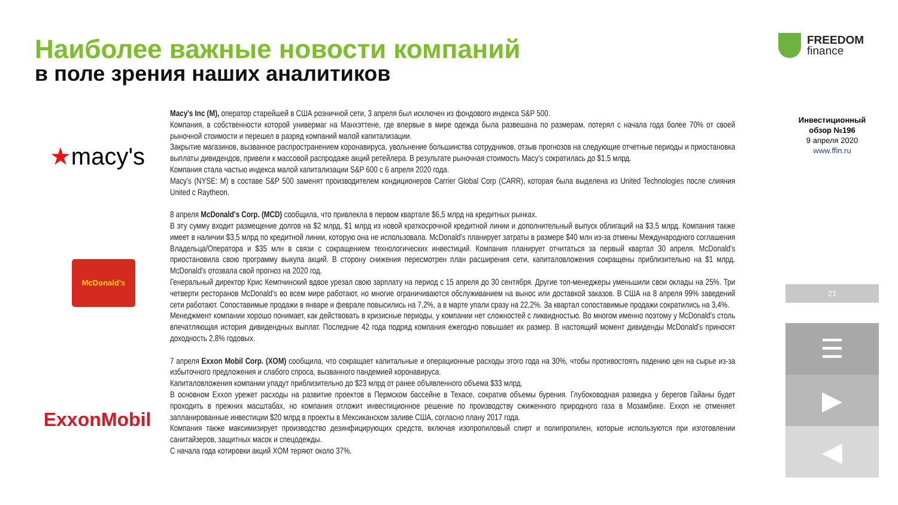Наиболее важные новости компаний
в поле зрения наших аналитиков
FREEDOM
finance
★macy's
McDonald's
ExxonMobil
Macy's Inc (M), оператор старейшей в США розничной сети, 3 апреля был исключен из фондового индекса S&P 500.
Компания, в собственности которой универмаг на Манхэттене, где впервые в мире одежда была развешана по размерам, потерял с начала года более 70% от своей рыночной стоимости и перешел в разряд компаний малой капитализации.
Закрытие магазинов, вызванное распространением коронавируса, увольнение большинства сотрудников, отзыв прогнозов на следующие отчетные периоды и приостановка выплаты дивидендов, привели к массовой распродаже акций ретейлера. В результате рыночная стоимость Macy’s сократилась до $1,5 млрд.
Компания стала частью индекса малой капитализации S&P 600 с 6 апреля 2020 года.
Macy's (NYSE: M) в составе S&P 500 заменят производителем кондиционеров Carrier Global Corp (CARR), которая была выделена из United Technologies после слияния United с Raytheon.
8 апреля McDonald's Corp. (MCD) сообщила, что привлекла в первом квартале $6,5 млрд на кредитных рынках.
В эту сумму входит размещение долгов на $2 млрд, $1 млрд из новой краткосрочной кредитной линии и дополнительный выпуск облигаций на $3,5 млрд. Компания также имеет в наличии $3,5 млрд по кредитной линии, которую она не использовала. McDonald's планирует затраты в размере $40 млн из-за отмены Международного соглашения Владельца/Оператора и $35 млн в связи с сокращением технологических инвестиций. Компания планирует отчитаться за первый квартал 30 апреля. McDonald's приостановила свою программу выкупа акций. В сторону снижения пересмотрен план расширения сети, капиталовложения сокращены приблизительно на $1 млрд. McDonald's отозвала свой прогноз на 2020 год.
Генеральный директор Крис Кемпчинский вдвое урезал свою зарплату на период с 15 апреля до 30 сентября. Другие топ-менеджеры уменьшили свои оклады на 25%. Три четверти ресторанов McDonald's во всем мире работают, но многие ограничиваются обслуживанием на вынос или доставкой заказов. В США на 8 апреля 99% заведений сети работают. Сопоставимые продажи в январе и феврале повысились на 7,2%, а в марте упали сразу на 22,2%. За квартал сопоставимые продажи сократились на 3,4%.
Менеджмент компании хорошо понимает, как действовать в кризисные периоды, у компании нет сложностей с ликвидностью. Во многом именно поэтому у McDonald's столь впечатляющая история дивидендных выплат. Последние 42 года подряд компания ежегодно повышает их размер. В настоящий момент дивиденды McDonald's приносят доходность 2,8% годовых.
7 апреля Exxon Mobil Corp. (XOM) сообщила, что сокращает капитальные и операционные расходы этого года на 30%, чтобы противостоять падению цен на сырье из-за избыточного предложения и слабого спроса, вызванного пандемией коронавируса.
Капиталовложения компании упадут приблизительно до $23 млрд от ранее объявленного объема $33 млрд.
В основном Exxon урежет расходы на развитие проектов в Пермском бассейне в Техасе, сократив объемы бурения. Глубоководная разведка у берегов Гайаны будет проходить в прежних масштабах, но компания отложит инвестиционное решение по производству сжиженного природного газа в Мозамбике. Exxon не отменяет запланированные инвестиции $20 млрд в проекты в Мексиканском заливе США, согласно плану 2017 года.
Компания также максимизирует производство дезинфицирующих средств, включая изопропиловый спирт и полипропилен, которые используются при изготовлении санитайзеров, защитных масок и спецодежды.
С начала года котировки акций XOM теряют около 37%.
Инвестиционный
обзор №196
9 апреля 2020
www.ffin.ru
21
☰
▶
◀